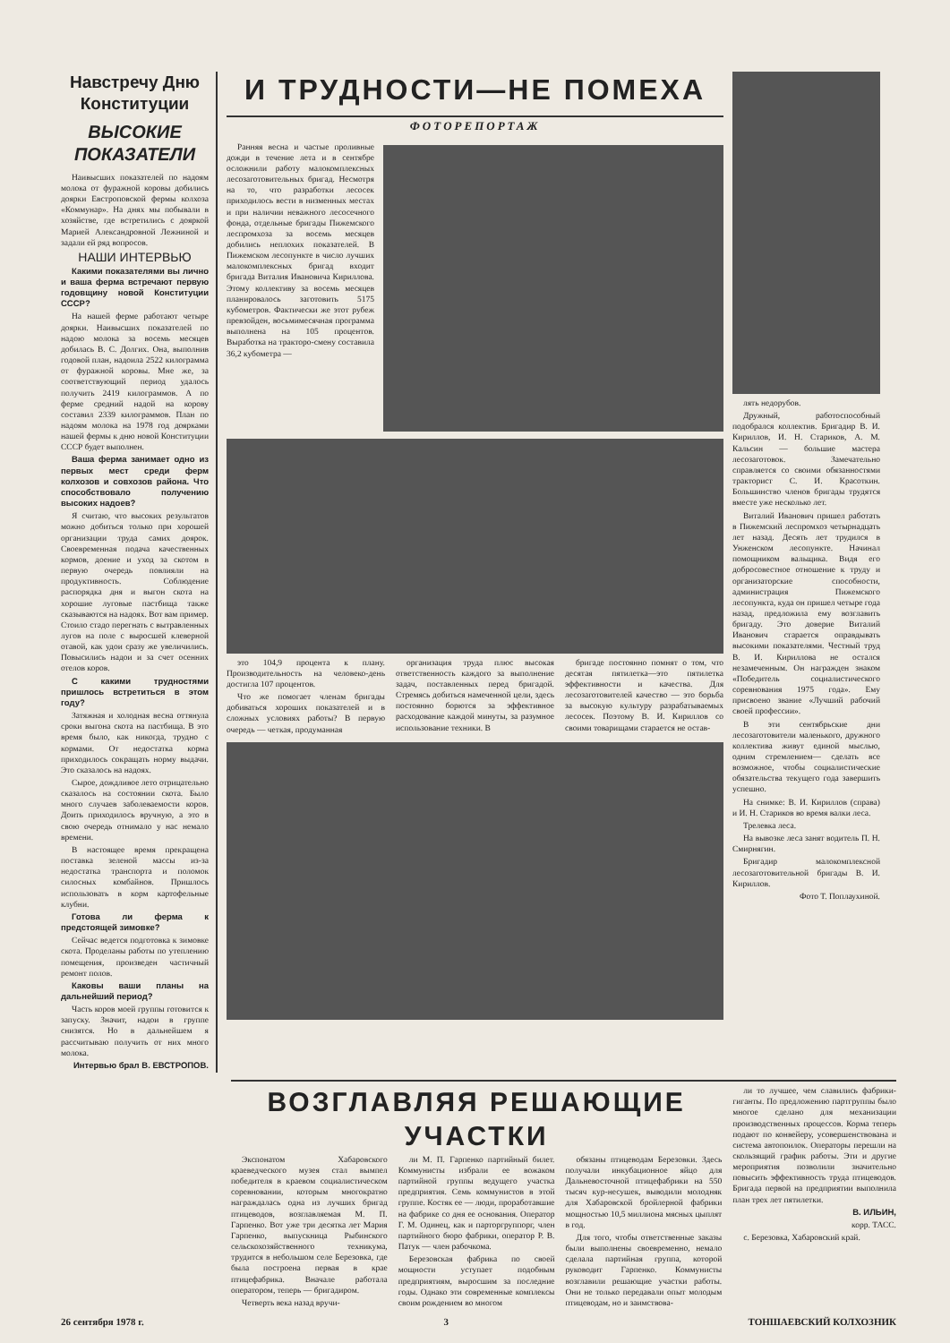Навстречу Дню Конституции
ВЫСОКИЕ ПОКАЗАТЕЛИ
Наивысших показателей по надоям молока от фуражной коровы добились доярки Евстроповской фермы колхоза «Коммунар». На днях мы побывали в хозяйстве, где встретились с дояркой Марией Александровной Лежниной и задали ей ряд вопросов.
НАШИ ИНТЕРВЬЮ
Какими показателями вы лично и ваша ферма встречают первую годовщину новой Конституции СССР?
На нашей ферме работают четыре доярки. Наивысших показателей по надою молока за восемь месяцев добилась В. С. Долгих. Она, выполнив годовой план, надоила 2522 килограмма от фуражной коровы. Мне же, за соответствующий период удалось получить 2419 килограммов. А по ферме средний надой на корову составил 2339 килограммов. План по надоям молока на 1978 год доярками нашей фермы к дню новой Конституции СССР будет выполнен.
Ваша ферма занимает одно из первых мест среди ферм колхозов и совхозов района. Что способствовало получению высоких надоев?
Я считаю, что высоких результатов можно добиться только при хорошей организации труда самих доярок. Своевременная подача качественных кормов, доение и уход за скотом в первую очередь повлияли на продуктивность. Соблюдение распорядка дня и выгон скота на хорошие луговые пастбища также сказываются на надоях. Вот вам пример. Стоило стадо перегнать с вытравленных лугов на поле с выросшей клеверной отавой, как удои сразу же увеличились. Повысились надои и за счет осенних отелов коров.
С какими трудностями пришлось встретиться в этом году?
Затяжная и холодная весна оттянула сроки выгона скота на пастбища. В это время было, как никогда, трудно с кормами. От недостатка корма приходилось сокращать норму выдачи. Это сказалось на надоях.
Сырое, дождливое лето отрицательно сказалось на состоянии скота. Было много случаев заболеваемости коров. Доить приходилось вручную, а это в свою очередь отнимало у нас немало времени.
В настоящее время прекращена поставка зеленой массы из-за недостатка транспорта и поломок силосных комбайнов. Пришлось использовать в корм картофельные клубни.
Готова ли ферма к предстоящей зимовке?
Сейчас ведется подготовка к зимовке скота. Проделаны работы по утеплению помещения, произведен частичный ремонт полов.
Каковы ваши планы на дальнейший период?
Часть коров моей группы готовится к запуску. Значит, надои в группе снизятся. Но в дальнейшем я рассчитываю получить от них много молока.
Интервью брал В. ЕВСТРОПОВ.
И ТРУДНОСТИ—НЕ ПОМЕХА
ФОТОРЕПОРТАЖ
Ранняя весна и частые проливные дожди в течение лета и в сентябре осложнили работу малокомплексных лесозаготовительных бригад. Несмотря на то, что разработки лесосек приходилось вести в низменных местах и при наличии неважного лесосечного фонда, отдельные бригады Пижемского леспромхоза за восемь месяцев добились неплохих показателей. В Пижемском лесопункте в число лучших малокомплексных бригад входит бригада Виталия Ивановича Кириллова. Этому коллективу за восемь месяцев планировалось заготовить 5175 кубометров. Фактически же этот рубеж превзойден, восьмимесячная программа выполнена на 105 процентов. Выработка на тракторо-смену составила 36,2 кубометра —
это 104,9 процента к плану. Производительность на человеко-день достигла 107 процентов.
Что же помогает членам бригады добиваться хороших показателей и в сложных условиях работы? В первую очередь — четкая, продуманная
организация труда плюс высокая ответственность каждого за выполнение задач, поставленных перед бригадой. Стремясь добиться намеченной цели, здесь постоянно борются за эффективное расходование каждой минуты, за разумное использование техники. В
бригаде постоянно помнят о том, что десятая пятилетка—это пятилетка эффективности и качества. Для лесозаготовителей качество — это борьба за высокую культуру разрабатываемых лесосек. Поэтому В. И. Кириллов со своими товарищами старается не остав-
лять недорубов.
Дружный, работоспособный подобрался коллектив. Бригадир В. И. Кириллов, И. Н. Стариков, А. М. Кальсин — большие мастера лесозаготовок. Замечательно справляется со своими обязанностями тракторист С. И. Красоткин. Большинство членов бригады трудятся вместе уже несколько лет.
Виталий Иванович пришел работать в Пижемский леспромхоз четырнадцать лет назад. Десять лет трудился в Унженском лесопункте. Начинал помощником вальщика. Видя его добросовестное отношение к труду и организаторские способности, администрация Пижемского лесопункта, куда он пришел четыре года назад, предложила ему возглавить бригаду. Это доверие Виталий Иванович старается оправдывать высокими показателями. Честный труд В. И. Кириллова не остался незамеченным. Он награжден знаком «Победитель социалистического соревнования 1975 года». Ему присвоено звание «Лучший рабочий своей профессии».
В эти сентябрьские дни лесозаготовители маленького, дружного коллектива живут единой мыслью, одним стремлением— сделать все возможное, чтобы социалистические обязательства текущего года завершить успешно.
На снимке: В. И. Кириллов (справа) и И. Н. Стариков во время валки леса.
Трелевка леса.
На вывозке леса занят водитель П. Н. Смирнягин.
Бригадир малокомплексной лесозаготовительной бригады В. И. Кириллов.
Фото Т. Поплаухиной.
ВОЗГЛАВЛЯЯ РЕШАЮЩИЕ УЧАСТКИ
Экспонатом Хабаровского краеведческого музея стал вымпел победителя в краевом социалистическом соревновании, которым многократно награждалась одна из лучших бригад птицеводов, возглавляемая М. П. Гарпенко. Вот уже три десятка лет Мария Гарпенко, выпускница Рыбинского сельскохозяйственного техникума, трудится в небольшом селе Березовка, где была построена первая в крае птицефабрика. Вначале работала оператором, теперь — бригадиром.
Четверть века назад вручи-
ли М. П. Гарпенко партийный билет. Коммунисты избрали ее вожаком партийной группы ведущего участка предприятия. Семь коммунистов в этой группе. Костяк ее — люди, проработавшие на фабрике со дня ее основания. Оператор Г. М. Одинец, как и парторгруппорг, член партийного бюро фабрики, оператор Р. В. Патук — член рабочкома.
Березовская фабрика по своей мощности уступает подобным предприятиям, выросшим за последние годы. Однако эти современные комплексы своим рождением во многом
обязаны птицеводам Березовки. Здесь получали инкубационное яйцо для Дальневосточной птицефабрики на 550 тысяч кур-несушек, выводили молодняк для Хабаровской бройлерной фабрики мощностью 10,5 миллиона мясных цыплят в год.
Для того, чтобы ответственные заказы были выполнены своевременно, немало сделала партийная группа, которой руководит Гарпенко. Коммунисты возглавили решающие участки работы. Они не только передавали опыт молодым птицеводам, но и заимствова-
ли то лучшее, чем славились фабрики-гиганты. По предложению партгруппы было многое сделано для механизации производственных процессов. Корма теперь подают по конвейеру, усовершенствована и система автопоилок. Операторы перешли на скользящий график работы. Эти и другие мероприятия позволили значительно повысить эффективность труда птицеводов. Бригада первой на предприятии выполнила план трех лет пятилетки.
В. ИЛЬИН,
корр. ТАСС.
с. Березовка, Хабаровский край.
26 сентября 1978 г. 3 ТОНШАЕВСКИЙ КОЛХОЗНИК